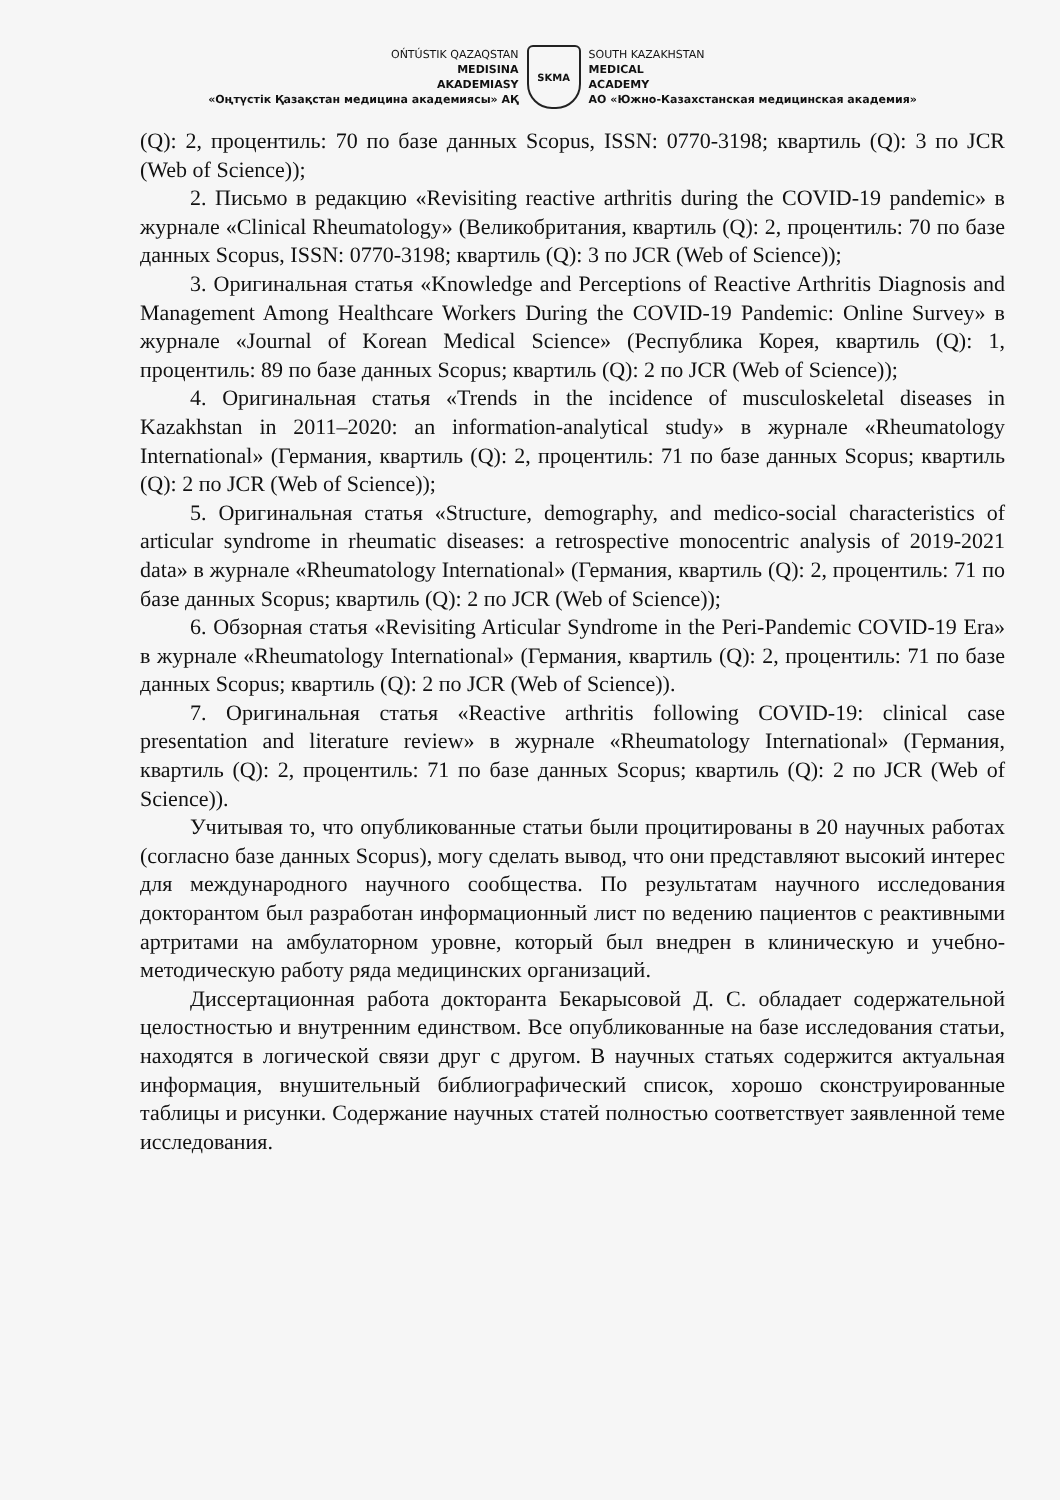OŃTÚSTIK QAZAQSTAN
MEDISINA
AKADEMIASY
«Оңтүстік Қазақстан медицина академиясы» АҚ
SKMA
SOUTH KAZAKHSTAN
MEDICAL
ACADEMY
АО «Южно-Казахстанская медицинская академия»
(Q): 2, процентиль: 70 по базе данных Scopus, ISSN: 0770-3198; квартиль (Q): 3 по JCR (Web of Science));
2. Письмо в редакцию «Revisiting reactive arthritis during the COVID-19 pandemic» в журнале «Clinical Rheumatology» (Великобритания, квартиль (Q): 2, процентиль: 70 по базе данных Scopus, ISSN: 0770-3198; квартиль (Q): 3 по JCR (Web of Science));
3. Оригинальная статья «Knowledge and Perceptions of Reactive Arthritis Diagnosis and Management Among Healthcare Workers During the COVID-19 Pandemic: Online Survey» в журнале «Journal of Korean Medical Science» (Республика Корея, квартиль (Q): 1, процентиль: 89 по базе данных Scopus; квартиль (Q): 2 по JCR (Web of Science));
4. Оригинальная статья «Trends in the incidence of musculoskeletal diseases in Kazakhstan in 2011–2020: an information-analytical study» в журнале «Rheumatology International» (Германия, квартиль (Q): 2, процентиль: 71 по базе данных Scopus; квартиль (Q): 2 по JCR (Web of Science));
5. Оригинальная статья «Structure, demography, and medico-social characteristics of articular syndrome in rheumatic diseases: a retrospective monocentric analysis of 2019-2021 data» в журнале «Rheumatology International» (Германия, квартиль (Q): 2, процентиль: 71 по базе данных Scopus; квартиль (Q): 2 по JCR (Web of Science));
6. Обзорная статья «Revisiting Articular Syndrome in the Peri-Pandemic COVID-19 Era» в журнале «Rheumatology International» (Германия, квартиль (Q): 2, процентиль: 71 по базе данных Scopus; квартиль (Q): 2 по JCR (Web of Science)).
7. Оригинальная статья «Reactive arthritis following COVID-19: clinical case presentation and literature review» в журнале «Rheumatology International» (Германия, квартиль (Q): 2, процентиль: 71 по базе данных Scopus; квартиль (Q): 2 по JCR (Web of Science)).
Учитывая то, что опубликованные статьи были процитированы в 20 научных работах (согласно базе данных Scopus), могу сделать вывод, что они представляют высокий интерес для международного научного сообщества. По результатам научного исследования докторантом был разработан информационный лист по ведению пациентов с реактивными артритами на амбулаторном уровне, который был внедрен в клиническую и учебно-методическую работу ряда медицинских организаций.
Диссертационная работа докторанта Бекарысовой Д. С. обладает содержательной целостностью и внутренним единством. Все опубликованные на базе исследования статьи, находятся в логической связи друг с другом. В научных статьях содержится актуальная информация, внушительный библиографический список, хорошо сконструированные таблицы и рисунки. Содержание научных статей полностью соответствует заявленной теме исследования.